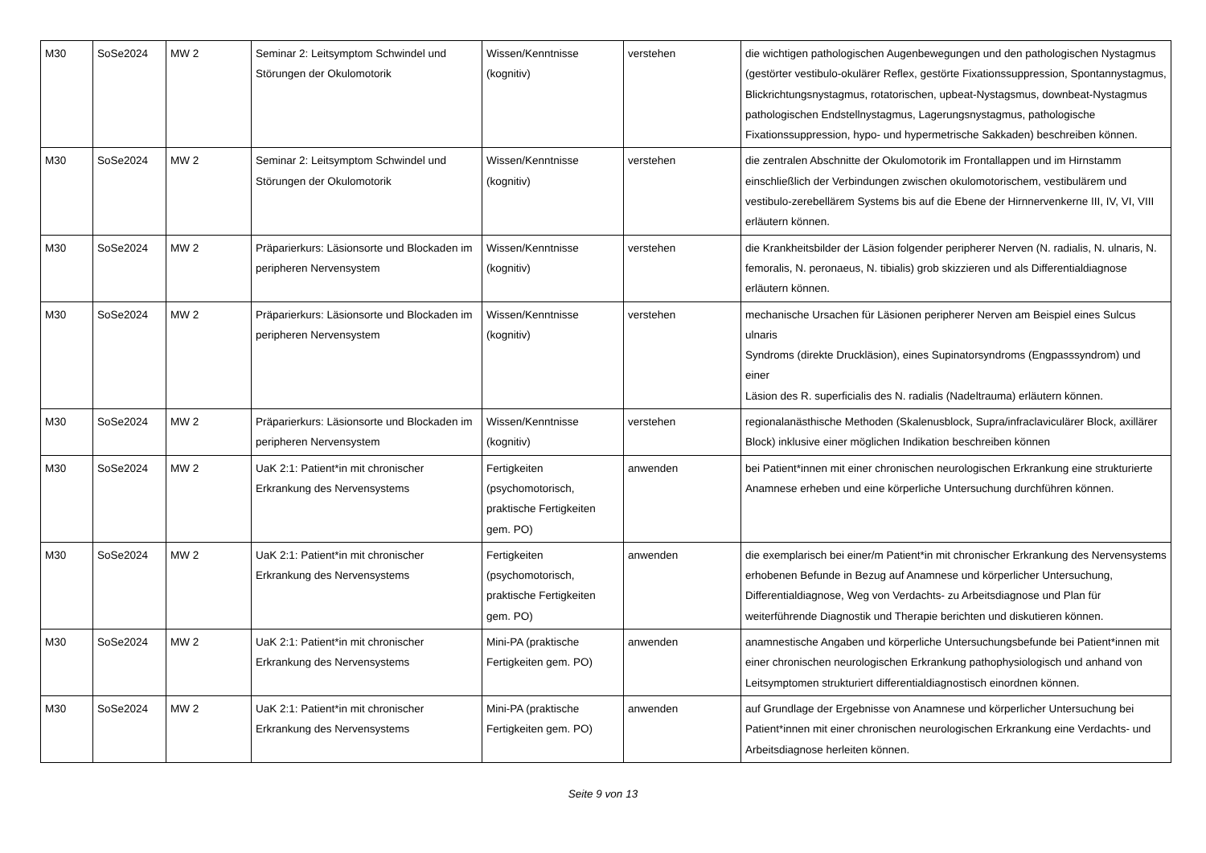| M30 | SoSe2024 | MW 2 | Seminar 2: Leitsymptom Schwindel und Störungen der Okulomotorik | Wissen/Kenntnisse (kognitiv) | verstehen | die wichtigen pathologischen Augenbewegungen und den pathologischen Nystagmus (gestörter vestibulo-okulärer Reflex, gestörte Fixationssuppression, Spontannystagmus, Blickrichtungsnystagmus, rotatorischen, upbeat-Nystagsmus, downbeat-Nystagmus pathologischen Endstellnystagmus, Lagerungsnystagmus, pathologische Fixationssuppression, hypo- und hypermetrische Sakkaden) beschreiben können. |
| M30 | SoSe2024 | MW 2 | Seminar 2: Leitsymptom Schwindel und Störungen der Okulomotorik | Wissen/Kenntnisse (kognitiv) | verstehen | die zentralen Abschnitte der Okulomotorik im Frontallappen und im Hirnstamm einschließlich der Verbindungen zwischen okulomotorischem, vestibulärem und vestibulo-zerebellärem Systems bis auf die Ebene der Hirnnervenkerne III, IV, VI, VIII erläutern können. |
| M30 | SoSe2024 | MW 2 | Präparierkurs: Läsionsorte und Blockaden im peripheren Nervensystem | Wissen/Kenntnisse (kognitiv) | verstehen | die Krankheitsbilder der Läsion folgender peripherer Nerven (N. radialis, N. ulnaris, N. femoralis, N. peronaeus, N. tibialis) grob skizzieren und als Differentialdiagnose erläutern können. |
| M30 | SoSe2024 | MW 2 | Präparierkurs: Läsionsorte und Blockaden im peripheren Nervensystem | Wissen/Kenntnisse (kognitiv) | verstehen | mechanische Ursachen für Läsionen peripherer Nerven am Beispiel eines Sulcus ulnaris Syndroms (direkte Druckläsion), eines Supinatorsyndroms (Engpasssyndrom) und einer Läsion des R. superficialis des N. radialis (Nadeltrauma) erläutern können. |
| M30 | SoSe2024 | MW 2 | Präparierkurs: Läsionsorte und Blockaden im peripheren Nervensystem | Wissen/Kenntnisse (kognitiv) | verstehen | regionalanästhische Methoden (Skalenusblock, Supra/infraclaviculärer Block, axillärer Block) inklusive einer möglichen Indikation beschreiben können |
| M30 | SoSe2024 | MW 2 | UaK 2:1: Patient*in mit chronischer Erkrankung des Nervensystems | Fertigkeiten (psychomotorisch, praktische Fertigkeiten gem. PO) | anwenden | bei Patient*innen mit einer chronischen neurologischen Erkrankung eine strukturierte Anamnese erheben und eine körperliche Untersuchung durchführen können. |
| M30 | SoSe2024 | MW 2 | UaK 2:1: Patient*in mit chronischer Erkrankung des Nervensystems | Fertigkeiten (psychomotorisch, praktische Fertigkeiten gem. PO) | anwenden | die exemplarisch bei einer/m Patient*in mit chronischer Erkrankung des Nervensystems erhobenen Befunde in Bezug auf Anamnese und körperlicher Untersuchung, Differentialdiagnose, Weg von Verdachts- zu Arbeitsdiagnose und Plan für weiterführende Diagnostik und Therapie berichten und diskutieren können. |
| M30 | SoSe2024 | MW 2 | UaK 2:1: Patient*in mit chronischer Erkrankung des Nervensystems | Mini-PA (praktische Fertigkeiten gem. PO) | anwenden | anamnestische Angaben und körperliche Untersuchungsbefunde bei Patient*innen mit einer chronischen neurologischen Erkrankung pathophysiologisch und anhand von Leitsymptomen strukturiert differentialdiagnostisch einordnen können. |
| M30 | SoSe2024 | MW 2 | UaK 2:1: Patient*in mit chronischer Erkrankung des Nervensystems | Mini-PA (praktische Fertigkeiten gem. PO) | anwenden | auf Grundlage der Ergebnisse von Anamnese und körperlicher Untersuchung bei Patient*innen mit einer chronischen neurologischen Erkrankung eine Verdachts- und Arbeitsdiagnose herleiten können. |
Seite 9 von 13